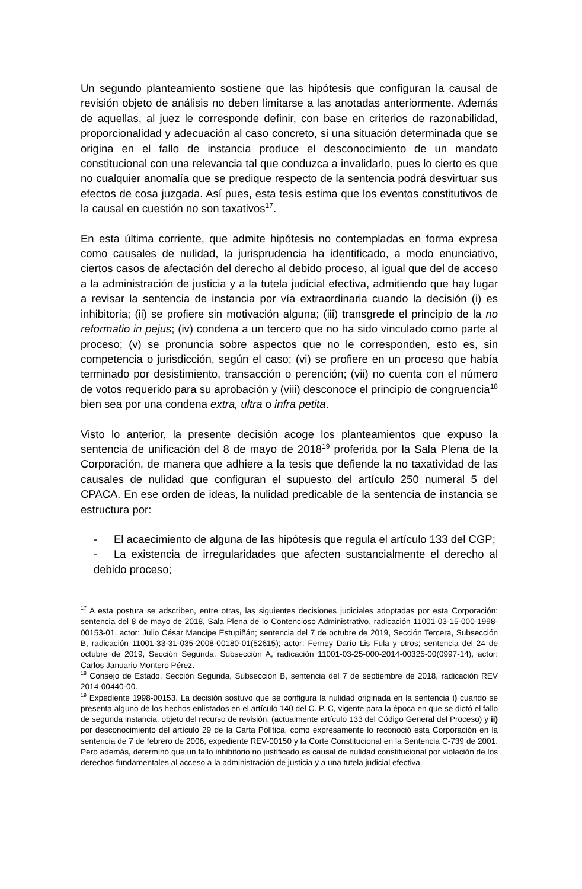Un segundo planteamiento sostiene que las hipótesis que configuran la causal de revisión objeto de análisis no deben limitarse a las anotadas anteriormente. Además de aquellas, al juez le corresponde definir, con base en criterios de razonabilidad, proporcionalidad y adecuación al caso concreto, si una situación determinada que se origina en el fallo de instancia produce el desconocimiento de un mandato constitucional con una relevancia tal que conduzca a invalidarlo, pues lo cierto es que no cualquier anomalía que se predique respecto de la sentencia podrá desvirtuar sus efectos de cosa juzgada. Así pues, esta tesis estima que los eventos constitutivos de la causal en cuestión no son taxativos<sup>17</sup>.
En esta última corriente, que admite hipótesis no contempladas en forma expresa como causales de nulidad, la jurisprudencia ha identificado, a modo enunciativo, ciertos casos de afectación del derecho al debido proceso, al igual que del de acceso a la administración de justicia y a la tutela judicial efectiva, admitiendo que hay lugar a revisar la sentencia de instancia por vía extraordinaria cuando la decisión (i) es inhibitoria; (ii) se profiere sin motivación alguna; (iii) transgrede el principio de la no reformatio in pejus; (iv) condena a un tercero que no ha sido vinculado como parte al proceso; (v) se pronuncia sobre aspectos que no le corresponden, esto es, sin competencia o jurisdicción, según el caso; (vi) se profiere en un proceso que había terminado por desistimiento, transacción o perención; (vii) no cuenta con el número de votos requerido para su aprobación y (viii) desconoce el principio de congruencia<sup>18</sup> bien sea por una condena extra, ultra o infra petita.
Visto lo anterior, la presente decisión acoge los planteamientos que expuso la sentencia de unificación del 8 de mayo de 2018<sup>19</sup> proferida por la Sala Plena de la Corporación, de manera que adhiere a la tesis que defiende la no taxatividad de las causales de nulidad que configuran el supuesto del artículo 250 numeral 5 del CPACA. En ese orden de ideas, la nulidad predicable de la sentencia de instancia se estructura por:
- El acaecimiento de alguna de las hipótesis que regula el artículo 133 del CGP;
- La existencia de irregularidades que afecten sustancialmente el derecho al debido proceso;
<sup>17</sup> A esta postura se adscriben, entre otras, las siguientes decisiones judiciales adoptadas por esta Corporación: sentencia del 8 de mayo de 2018, Sala Plena de lo Contencioso Administrativo, radicación 11001-03-15-000-1998-00153-01, actor: Julio César Mancipe Estupiñán; sentencia del 7 de octubre de 2019, Sección Tercera, Subsección B, radicación 11001-33-31-035-2008-00180-01(52615); actor: Ferney Darío Lis Fula y otros; sentencia del 24 de octubre de 2019, Sección Segunda, Subsección A, radicación 11001-03-25-000-2014-00325-00(0997-14), actor: Carlos Januario Montero Pérez.
<sup>18</sup> Consejo de Estado, Sección Segunda, Subsección B, sentencia del 7 de septiembre de 2018, radicación REV 2014-00440-00.
<sup>19</sup> Expediente 1998-00153. La decisión sostuvo que se configura la nulidad originada en la sentencia i) cuando se presenta alguno de los hechos enlistados en el artículo 140 del C. P. C, vigente para la época en que se dictó el fallo de segunda instancia, objeto del recurso de revisión, (actualmente artículo 133 del Código General del Proceso) y ii) por desconocimiento del artículo 29 de la Carta Política, como expresamente lo reconoció esta Corporación en la sentencia de 7 de febrero de 2006, expediente REV-00150 y la Corte Constitucional en la Sentencia C-739 de 2001. Pero además, determinó que un fallo inhibitorio no justificado es causal de nulidad constitucional por violación de los derechos fundamentales al acceso a la administración de justicia y a una tutela judicial efectiva.